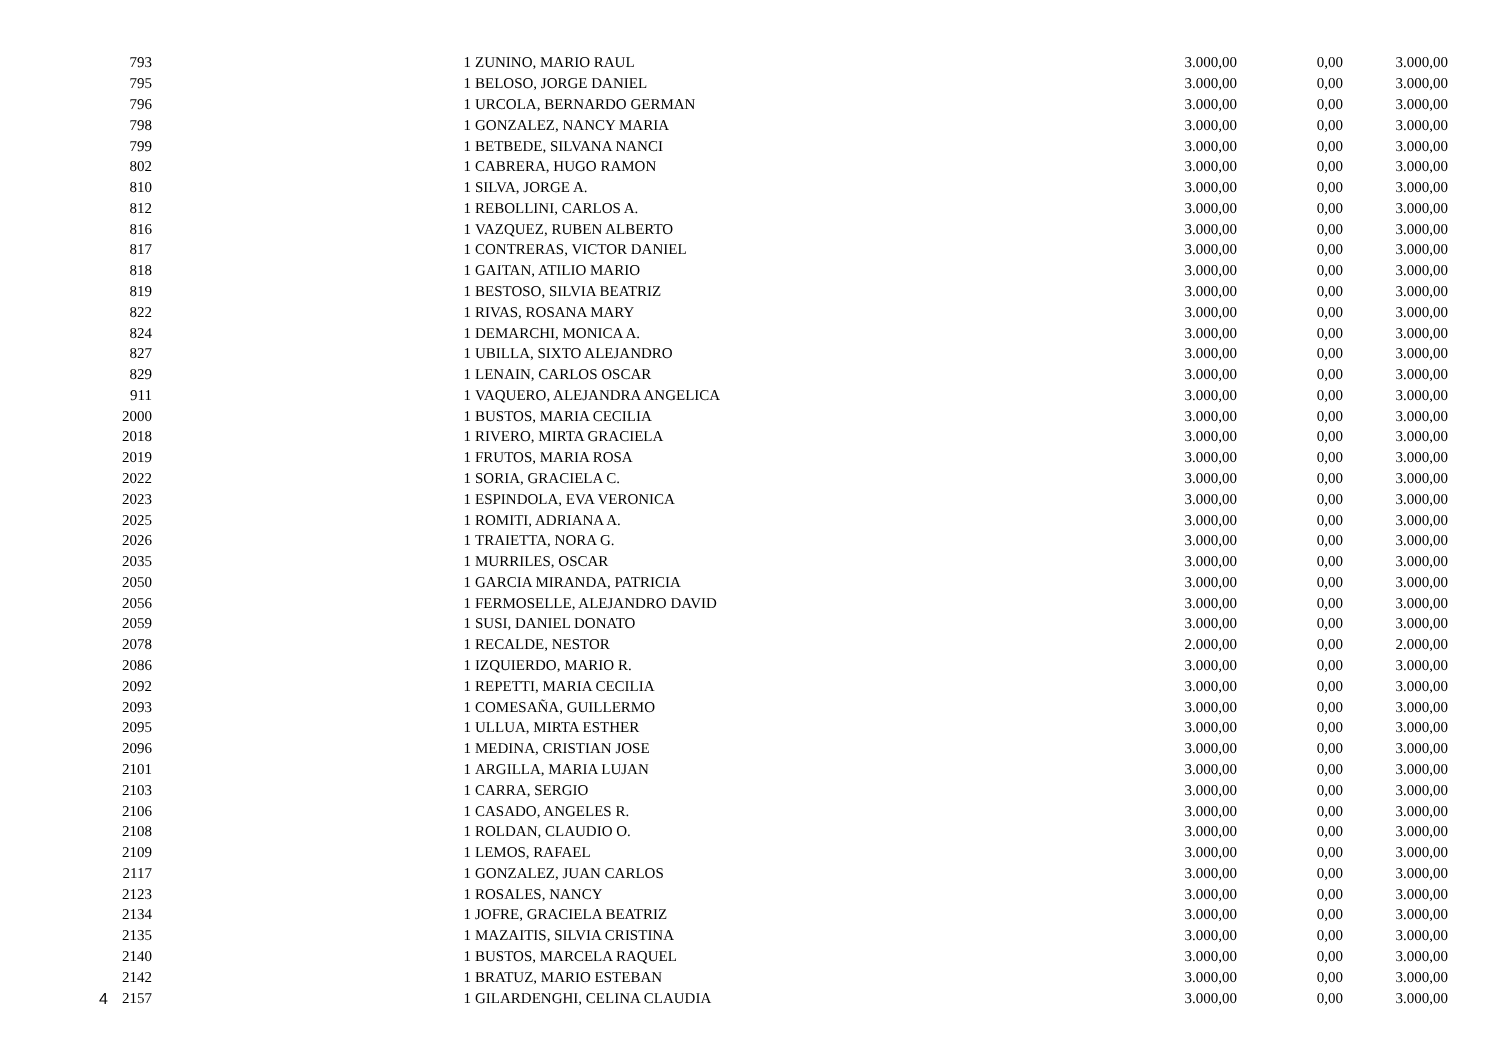4
| 793 | 1 | ZUNINO, MARIO RAUL | 3.000,00 | 0,00 | 3.000,00 |
| 795 | 1 | BELOSO, JORGE DANIEL | 3.000,00 | 0,00 | 3.000,00 |
| 796 | 1 | URCOLA, BERNARDO GERMAN | 3.000,00 | 0,00 | 3.000,00 |
| 798 | 1 | GONZALEZ, NANCY MARIA | 3.000,00 | 0,00 | 3.000,00 |
| 799 | 1 | BETBEDE, SILVANA NANCI | 3.000,00 | 0,00 | 3.000,00 |
| 802 | 1 | CABRERA, HUGO RAMON | 3.000,00 | 0,00 | 3.000,00 |
| 810 | 1 | SILVA, JORGE A. | 3.000,00 | 0,00 | 3.000,00 |
| 812 | 1 | REBOLLINI, CARLOS A. | 3.000,00 | 0,00 | 3.000,00 |
| 816 | 1 | VAZQUEZ, RUBEN ALBERTO | 3.000,00 | 0,00 | 3.000,00 |
| 817 | 1 | CONTRERAS, VICTOR DANIEL | 3.000,00 | 0,00 | 3.000,00 |
| 818 | 1 | GAITAN, ATILIO MARIO | 3.000,00 | 0,00 | 3.000,00 |
| 819 | 1 | BESTOSO, SILVIA BEATRIZ | 3.000,00 | 0,00 | 3.000,00 |
| 822 | 1 | RIVAS, ROSANA MARY | 3.000,00 | 0,00 | 3.000,00 |
| 824 | 1 | DEMARCHI, MONICA A. | 3.000,00 | 0,00 | 3.000,00 |
| 827 | 1 | UBILLA, SIXTO ALEJANDRO | 3.000,00 | 0,00 | 3.000,00 |
| 829 | 1 | LENAIN, CARLOS OSCAR | 3.000,00 | 0,00 | 3.000,00 |
| 911 | 1 | VAQUERO, ALEJANDRA ANGELICA | 3.000,00 | 0,00 | 3.000,00 |
| 2000 | 1 | BUSTOS, MARIA CECILIA | 3.000,00 | 0,00 | 3.000,00 |
| 2018 | 1 | RIVERO, MIRTA GRACIELA | 3.000,00 | 0,00 | 3.000,00 |
| 2019 | 1 | FRUTOS, MARIA ROSA | 3.000,00 | 0,00 | 3.000,00 |
| 2022 | 1 | SORIA, GRACIELA C. | 3.000,00 | 0,00 | 3.000,00 |
| 2023 | 1 | ESPINDOLA, EVA VERONICA | 3.000,00 | 0,00 | 3.000,00 |
| 2025 | 1 | ROMITI, ADRIANA A. | 3.000,00 | 0,00 | 3.000,00 |
| 2026 | 1 | TRAIETTA, NORA G. | 3.000,00 | 0,00 | 3.000,00 |
| 2035 | 1 | MURRILES, OSCAR | 3.000,00 | 0,00 | 3.000,00 |
| 2050 | 1 | GARCIA MIRANDA, PATRICIA | 3.000,00 | 0,00 | 3.000,00 |
| 2056 | 1 | FERMOSELLE, ALEJANDRO DAVID | 3.000,00 | 0,00 | 3.000,00 |
| 2059 | 1 | SUSI, DANIEL DONATO | 3.000,00 | 0,00 | 3.000,00 |
| 2078 | 1 | RECALDE, NESTOR | 2.000,00 | 0,00 | 2.000,00 |
| 2086 | 1 | IZQUIERDO, MARIO R. | 3.000,00 | 0,00 | 3.000,00 |
| 2092 | 1 | REPETTI, MARIA CECILIA | 3.000,00 | 0,00 | 3.000,00 |
| 2093 | 1 | COMESAÑA, GUILLERMO | 3.000,00 | 0,00 | 3.000,00 |
| 2095 | 1 | ULLUA, MIRTA ESTHER | 3.000,00 | 0,00 | 3.000,00 |
| 2096 | 1 | MEDINA, CRISTIAN JOSE | 3.000,00 | 0,00 | 3.000,00 |
| 2101 | 1 | ARGILLA, MARIA LUJAN | 3.000,00 | 0,00 | 3.000,00 |
| 2103 | 1 | CARRA, SERGIO | 3.000,00 | 0,00 | 3.000,00 |
| 2106 | 1 | CASADO, ANGELES R. | 3.000,00 | 0,00 | 3.000,00 |
| 2108 | 1 | ROLDAN, CLAUDIO O. | 3.000,00 | 0,00 | 3.000,00 |
| 2109 | 1 | LEMOS, RAFAEL | 3.000,00 | 0,00 | 3.000,00 |
| 2117 | 1 | GONZALEZ, JUAN CARLOS | 3.000,00 | 0,00 | 3.000,00 |
| 2123 | 1 | ROSALES, NANCY | 3.000,00 | 0,00 | 3.000,00 |
| 2134 | 1 | JOFRE, GRACIELA BEATRIZ | 3.000,00 | 0,00 | 3.000,00 |
| 2135 | 1 | MAZAITIS, SILVIA CRISTINA | 3.000,00 | 0,00 | 3.000,00 |
| 2140 | 1 | BUSTOS, MARCELA RAQUEL | 3.000,00 | 0,00 | 3.000,00 |
| 2142 | 1 | BRATUZ, MARIO ESTEBAN | 3.000,00 | 0,00 | 3.000,00 |
| 2157 | 1 | GILARDENGHI, CELINA CLAUDIA | 3.000,00 | 0,00 | 3.000,00 |